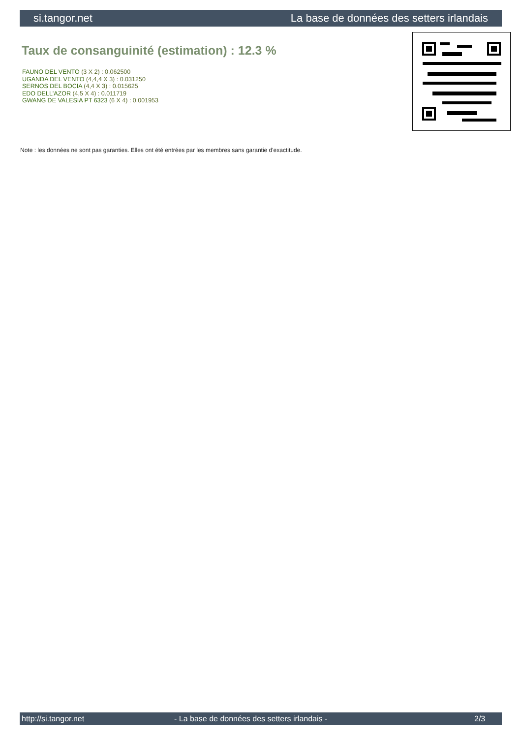si.tangor.net La base de données des setters irlandais
Taux de consanguinité (estimation) : 12.3 %
FAUNO DEL VENTO (3 X 2) : 0.062500
UGANDA DEL VENTO (4,4,4 X 3) : 0.031250
SERNOS DEL BOCIA (4,4 X 3) : 0.015625
EDO DELL'AZOR (4,5 X 4) : 0.011719
GWANG DE VALESIA PT 6323 (6 X 4) : 0.001953
Note : les données ne sont pas garanties. Elles ont été entrées par les membres sans garantie d'exactitude.
http://si.tangor.net - La base de données des setters irlandais - 2/3